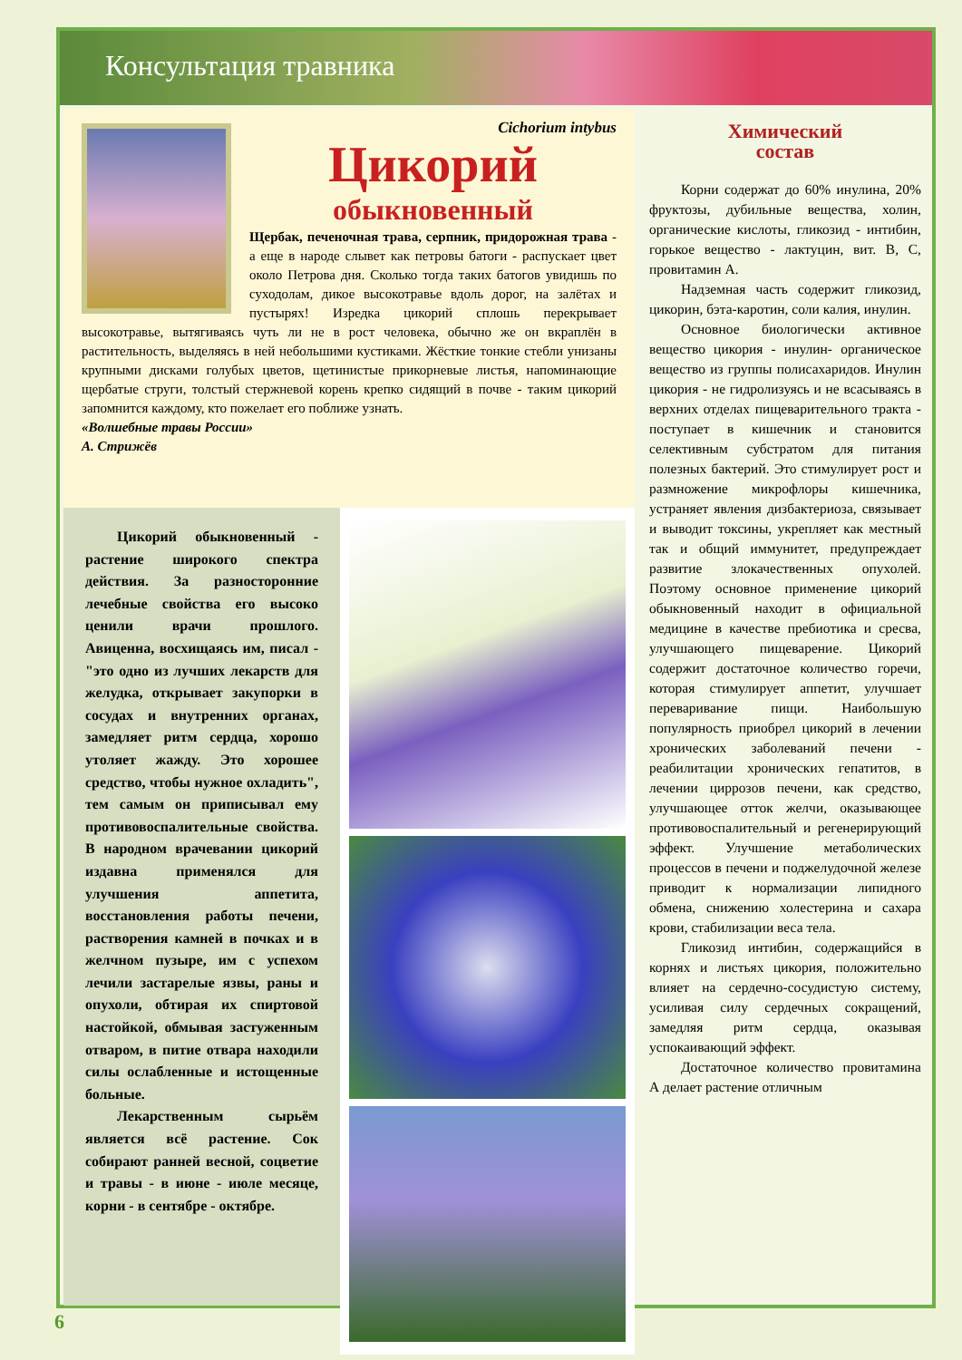Консультация травника
Cichorium intybus
Цикорий
обыкновенный
Щербак, печеночная трава, серпник, придорожная трава - а еще в народе слывет как петровы батоги - распускает цвет около Петрова дня. Сколько тогда таких батогов увидишь по суходолам, дикое высокотравье вдоль дорог, на залётах и пустырях! Изредка цикорий сплошь перекрывает высокотравье, вытягиваясь чуть ли не в рост человека, обычно же он вкраплён в растительность, выделяясь в ней небольшими кустиками. Жёсткие тонкие стебли унизаны крупными дисками голубых цветов, щетинистые прикорневые листья, напоминающие щербатые струги, толстый стержневой корень крепко сидящий в почве - таким цикорий запомнится каждому, кто пожелает его поближе узнать.
«Волшебные травы России»
А. Стрижёв
Цикорий обыкновенный - растение широкого спектра действия. За разносторонние лечебные свойства его высоко ценили врачи прошлого. Авиценна, восхищаясь им, писал - "это одно из лучших лекарств для желудка, открывает закупорки в сосудах и внутренних органах, замедляет ритм сердца, хорошо утоляет жажду. Это хорошее средство, чтобы нужное охладить", тем самым он приписывал ему противовоспалительные свойства. В народном врачевании цикорий издавна применялся для улучшения аппетита, восстановления работы печени, растворения камней в почках и в желчном пузыре, им с успехом лечили застарелые язвы, раны и опухоли, обтирая их спиртовой настойкой, обмывая застуженным отваром, в питие отвара находили силы ослабленные и истощенные больные.
Лекарственным сырьём является всё растение. Сок собирают ранней весной, соцветие и травы - в июне - июле месяце, корни - в сентябре - октябре.
Химический
состав
Корни содержат до 60% инулина, 20% фруктозы, дубильные вещества, холин, органические кислоты, гликозид - интибин, горькое вещество - лактуцин, вит. В, С, провитамин А.
Надземная часть содержит гликозид, цикорин, бэта-каротин, соли калия, инулин.
Основное биологически активное вещество цикория - инулин- органическое вещество из группы полисахаридов. Инулин цикория - не гидролизуясь и не всасываясь в верхних отделах пищеварительного тракта - поступает в кишечник и становится селективным субстратом для питания полезных бактерий. Это стимулирует рост и размножение микрофлоры кишечника, устраняет явления дизбактериоза, связывает и выводит токсины, укрепляет как местный так и общий иммунитет, предупреждает развитие злокачественных опухолей. Поэтому основное применение цикорий обыкновенный находит в официальной медицине в качестве пребиотика и сресва, улучшающего пищеварение. Цикорий содержит достаточное количество горечи, которая стимулирует аппетит, улучшает переваривание пищи. Наибольшую популярность приобрел цикорий в лечении хронических заболеваний печени - реабилитации хронических гепатитов, в лечении циррозов печени, как средство, улучшающее отток желчи, оказывающее противовоспалительный и регенерирующий эффект. Улучшение метаболических процессов в печени и поджелудочной железе приводит к нормализации липидного обмена, снижению холестерина и сахара крови, стабилизации веса тела.
Гликозид интибин, содержащийся в корнях и листьях цикория, положительно влияет на сердечно-сосудистую систему, усиливая силу сердечных сокращений, замедляя ритм сердца, оказывая успокаивающий эффект.
Достаточное количество провитамина А делает растение отличным
6